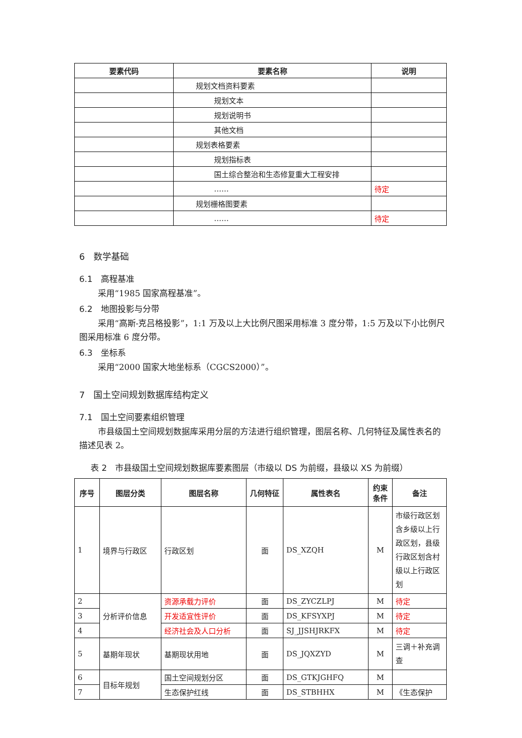| 要素代码 | 要素名称 | 说明 |
| --- | --- | --- |
| | 规划文档资料要素 | |
| | 规划文本 | |
| | 规划说明书 | |
| | 其他文档 | |
| | 规划表格要素 | |
| | 规划指标表 | |
| | 国土综合整治和生态修复重大工程安排 | |
| | …… | 待定 |
| | 规划栅格图要素 | |
| | …… | 待定 |
6　数学基础
6.1　高程基准
采用“1985 国家高程基准”。
6.2　地图投影与分带
采用“高斯-克吕格投影”，1:1 万及以上大比例尺图采用标准 3 度分带，1:5 万及以下小比例尺图采用标准 6 度分带。
6.3　坐标系
采用“2000 国家大地坐标系（CGCS2000）”。
7　国土空间规划数据库结构定义
7.1　国土空间要素组织管理
市县级国土空间规划数据库采用分层的方法进行组织管理，图层名称、几何特征及属性表名的描述见表 2。
表 2　市县级国土空间规划数据库要素图层（市级以 DS 为前缀，县级以 XS 为前缀）
| 序号 | 图层分类 | 图层名称 | 几何特征 | 属性表名 | 约束条件 | 备注 |
| --- | --- | --- | --- | --- | --- | --- |
| 1 | 境界与行政区 | 行政区划 | 面 | DS_XZQH | M | 市级行政区划含乡级以上行政区划，县级行政区划含村级以上行政区划 |
| 2 | 分析评价信息 | 资源承载力评价 | 面 | DS_ZYCZLPJ | M | 待定 |
| 3 | | 开发适宜性评价 | 面 | DS_KFSYXPJ | M | 待定 |
| 4 | | 经济社会及人口分析 | 面 | SJ_JJSHJRKFX | M | 待定 |
| 5 | 基期年现状 | 基期现状用地 | 面 | DS_JQXZYD | M | 三调＋补充调查 |
| 6 | 目标年规划 | 国土空间规划分区 | 面 | DS_GTKJGHFQ | M | |
| 7 | | 生态保护红线 | 面 | DS_STBHHX | M | 《生态保护 |